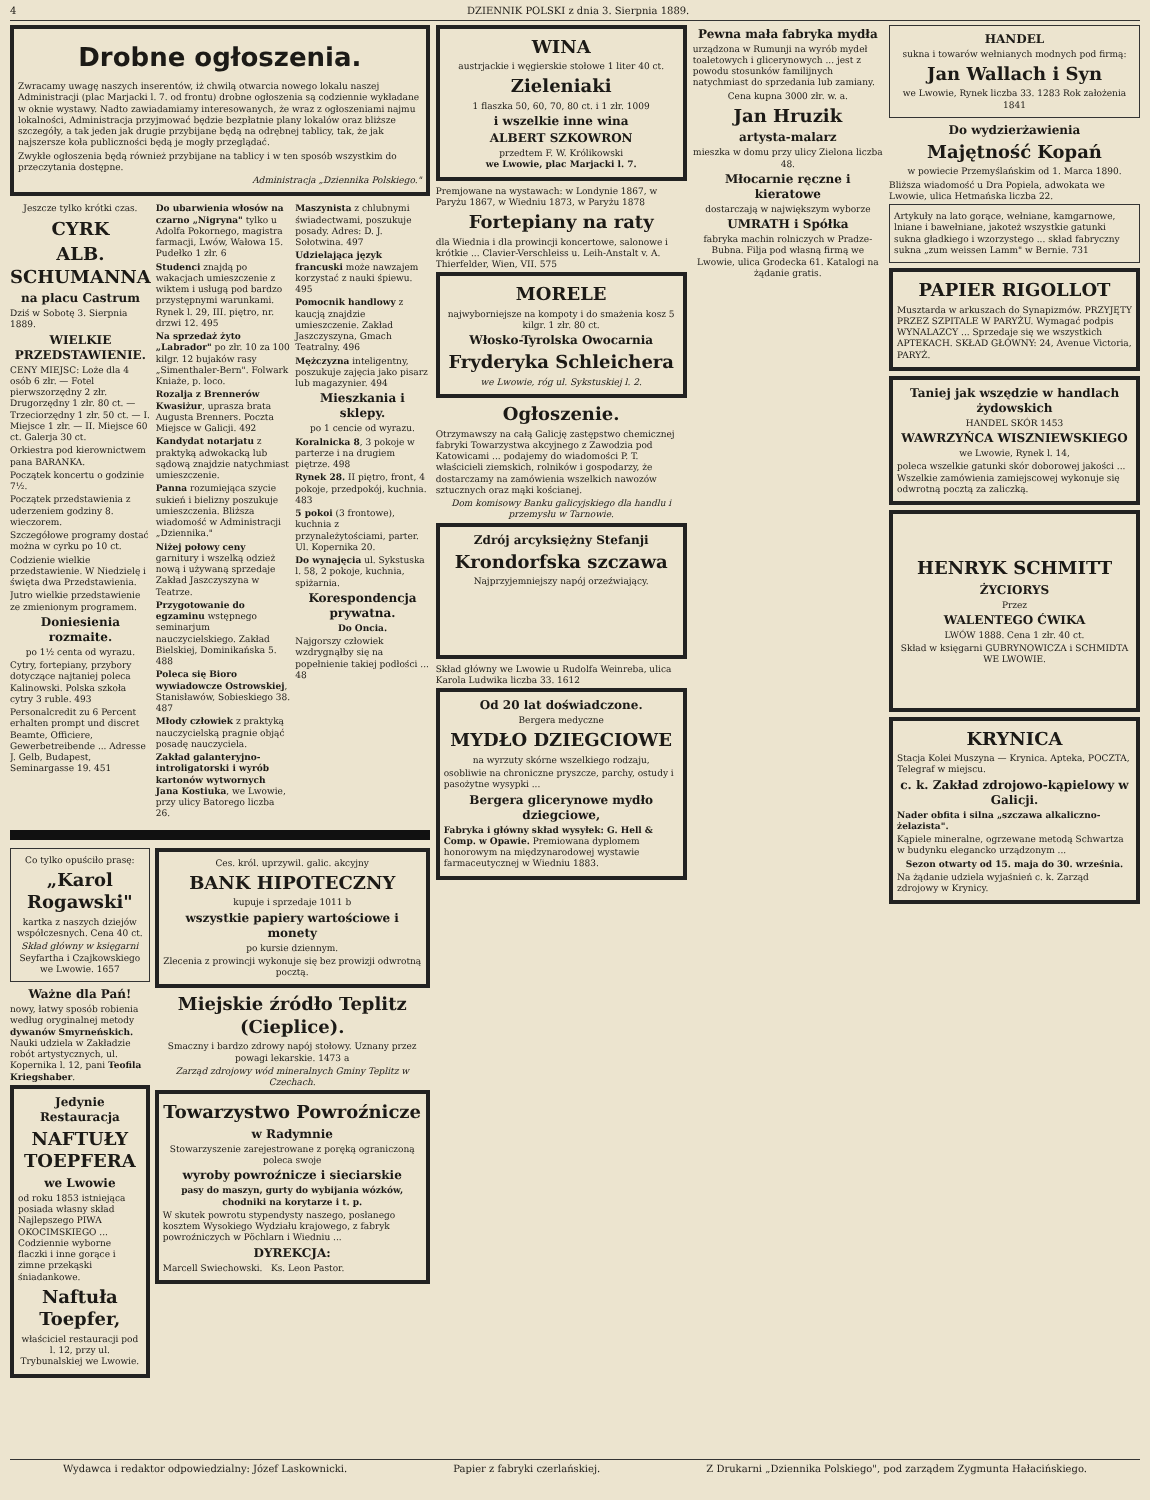4 DZIENNIK POLSKI z dnia 3. Sierpnia 1889.
Drobne ogłoszenia.
Zwracamy uwagę naszych inserentów, iż chwilą otwarcia nowego lokalu naszej Administracji (plac Marjacki l. 7. od frontu) drobne ogłoszenia są codziennie wykładane w oknie wystawy. Nadto zawiadamiamy interesowanych, że wraz z ogłoszeniami najmu lokalności, Administracja przyjmować będzie bezpłatnie plany lokalów oraz bliższe szczegóły, a tak jeden jak drugie przybijane będą na odrębnej tablicy, tak, że jak najszersze koła publiczności będą je mogły przeglądać.
Zwykłe ogłoszenia będą również przybijane na tablicy i w ten sposób wszystkim do przeczytania dostępne.
Administracja „Dziennika Polskiego."
Jeszcze tylko krótki czas.
CYRK
ALB. SCHUMANNA
na placu Castrum
Dziś w Sobotę 3. Sierpnia 1889.
WIELKIE PRZEDSTAWIENIE.
CENY MIEJSC: Loże dla 4 osób 6 złr. — Fotel pierwszorzędny 2 złr. Drugorzędny 1 złr. 80 ct. — Trzeciorzędny 1 złr. 50 ct. — I. Miejsce 1 złr. — II. Miejsce 60 ct. Galerja 30 ct.
Orkiestra pod kierownictwem pana BARANKA.
Początek koncertu o godzinie 7½.
Początek przedstawienia z uderzeniem godziny 8. wieczorem.
Szczegółowe programy dostać można w cyrku po 10 ct.
Codzienie wielkie przedstawienie. W Niedzielę i święta dwa Przedstawienia.
Jutro wielkie przedstawienie ze zmienionym programem.
Doniesienia rozmaite.
po 1½ centa od wyrazu.
Cytry, fortepiany, przybory dotyczące najtaniej poleca Kalinowski. Polska szkoła cytry 3 ruble. 493
Personalcredit zu 6 Percent erhalten prompt und discret Beamte, Officiere, Gewerbetreibende ... Adresse J. Gelb, Budapest, Seminargasse 19. 451
Do ubarwienia włosów na czarno „Nigryna" tylko u Adolfa Pokornego, magistra farmacji, Lwów, Wałowa 15. Pudełko 1 złr. 6
Studenci znajdą po wakacjach umieszczenie z wiktem i usługą pod bardzo przystępnymi warunkami. Rynek l. 29, III. piętro, nr. drzwi 12. 495
Na sprzedaż żyto „Labrador" po złr. 10 za 100 kilgr. 12 bujaków rasy „Simenthaler-Bern". Folwark Kniaże, p. loco.
Rozalja z Brennerów Kwasiżur, uprasza brata Augusta Brenners. Poczta Miejsce w Galicji. 492
Kandydat notarjatu z praktyką adwokacką lub sądową znajdzie natychmiast umieszczenie.
Panna rozumiejąca szycie sukień i bielizny poszukuje umieszczenia. Bliższa wiadomość w Administracji „Dziennika."
Niżej połowy ceny garnitury i wszelką odzież nową i używaną sprzedaje Zakład Jaszczyszyna w Teatrze.
Przygotowanie do egzaminu wstępnego seminarjum nauczycielskiego. Zakład Bielskiej, Dominikańska 5. 488
Poleca się Bioro wywiadowcze Ostrowskiej, Stanisławów, Sobieskiego 38. 487
Młody człowiek z praktyką nauczycielską pragnie objąć posadę nauczyciela.
Zakład galanteryjno-introligatorski i wyrób kartonów wytwornych Jana Kostiuka, we Lwowie, przy ulicy Batorego liczba 26.
Maszynista z chlubnymi świadectwami, poszukuje posady. Adres: D. J. Sołotwina. 497
Udzielająca język francuski może nawzajem korzystać z nauki śpiewu. 495
Pomocnik handlowy z kaucją znajdzie umieszczenie. Zakład Jaszczyszyna, Gmach Teatralny. 496
Mężczyzna inteligentny, poszukuje zajęcia jako pisarz lub magazynier. 494
Mieszkania i sklepy.
po 1 cencie od wyrazu.
Koralnicka 8, 3 pokoje w parterze i na drugiem piętrze. 498
Rynek 28. II piętro, front, 4 pokoje, przedpokój, kuchnia. 483
5 pokoi (3 frontowe), kuchnia z przynależytościami, parter. Ul. Kopernika 20.
Do wynajęcia ul. Sykstuska l. 58, 2 pokoje, kuchnia, spiżarnia.
Korespondencja prywatna.
Do Oncia.
Najgorszy człowiek wzdrygnąłby się na popełnienie takiej podłości ... 48
Co tylko opuściło prasę:
„Karol Rogawski"
kartka z naszych dziejów współczesnych. Cena 40 ct.
Skład główny w księgarni Seyfartha i Czajkowskiego we Lwowie. 1657
Ważne dla Pań!
nowy, łatwy sposób robienia według oryginalnej metody dywanów Smyrneńskich. Nauki udziela w Zakładzie robót artystycznych, ul. Kopernika l. 12, pani Teofila Kriegshaber.
Jedynie Restauracja
NAFTUŁY TOEPFERA
we Lwowie
od roku 1853 istniejąca posiada własny skład Najlepszego PIWA OKOCIMSKIEGO ... Codziennie wyborne flaczki i inne gorące i zimne przekąski śniadankowe.
Naftuła Toepfer,
właściciel restauracji pod l. 12, przy ul. Trybunalskiej we Lwowie.
Ces. król. uprzywil. galic. akcyjny
BANK HIPOTECZNY
kupuje i sprzedaje 1011 b
wszystkie papiery wartościowe i monety
po kursie dziennym.
Zlecenia z prowincji wykonuje się bez prowizji odwrotną pocztą.
Miejskie źródło Teplitz (Cieplice).
Smaczny i bardzo zdrowy napój stołowy. Uznany przez powagi lekarskie. 1473 a
Zarząd zdrojowy wód mineralnych Gminy Teplitz w Czechach.
Towarzystwo Powroźnicze
w Radymnie
Stowarzyszenie zarejestrowane z poręką ograniczoną poleca swoje
wyroby powroźnicze i sieciarskie
pasy do maszyn, gurty do wybijania wózków, chodniki na korytarze i t. p.
W skutek powrotu stypendysty naszego, posłanego kosztem Wysokiego Wydziału krajowego, z fabryk powroźniczych w Pöchlarn i Wiedniu ...
DYREKCJA:
Marcell Swiechowski. Ks. Leon Pastor.
WINA
austrjackie i węgierskie stołowe 1 liter 40 ct.
Zieleniaki
1 flaszka 50, 60, 70, 80 ct. i 1 złr. 1009
i wszelkie inne wina
ALBERT SZKOWRON
przedtem F. W. Królikowski
we Lwowie, plac Marjacki l. 7.
Premjowane na wystawach: w Londynie 1867, w Paryżu 1867, w Wiedniu 1873, w Paryżu 1878
Fortepiany na raty
dla Wiednia i dla prowincji koncertowe, salonowe i krótkie ... Clavier-Verschleiss u. Leih-Anstalt v. A. Thierfelder, Wien, VII. 575
MORELE
najwyborniejsze na kompoty i do smażenia kosz 5 kilgr. 1 złr. 80 ct.
Włosko-Tyrolska Owocarnia
Fryderyka Schleichera
we Lwowie, róg ul. Sykstuskiej l. 2.
Ogłoszenie.
Otrzymawszy na całą Galicję zastępstwo chemicznej fabryki Towarzystwa akcyjnego z Zawodzia pod Katowicami ... podajemy do wiadomości P. T. właścicieli ziemskich, rolników i gospodarzy, że dostarczamy na zamówienia wszelkich nawozów sztucznych oraz mąki kościanej.
Dom komisowy Banku galicyjskiego dla handlu i przemysłu w Tarnowie.
Zdrój arcyksiężny Stefanji
Krondorfska szczawa
Najprzyjemniejszy napój orzeźwiający.
Skład główny we Lwowie u Rudolfa Weinreba, ulica Karola Ludwika liczba 33. 1612
Od 20 lat doświadczone.
Bergera medyczne
MYDŁO DZIEGCIOWE
na wyrzuty skórne wszelkiego rodzaju,
osobliwie na chroniczne pryszcze, parchy, ostudy i pasożytne wysypki ...
Bergera glicerynowe mydło dziegciowe,
Fabryka i główny skład wysyłek: G. Hell & Comp. w Opawie. Premiowana dyplomem honorowym na międzynarodowej wystawie farmaceutycznej w Wiedniu 1883.
Pewna mała fabryka mydła
urządzona w Rumunji na wyrób mydeł toaletowych i glicerynowych ... jest z powodu stosunków familijnych natychmiast do sprzedania lub zamiany.
Cena kupna 3000 złr. w. a.
Jan Hruzik
artysta-malarz
mieszka w domu przy ulicy Zielona liczba 48.
Młocarnie ręczne i kieratowe
dostarczają w największym wyborze
UMRATH i Spółka
fabryka machin rolniczych w Pradze-Bubna. Filja pod własną firmą we Lwowie, ulica Grodecka 61. Katalogi na żądanie gratis.
HANDEL
sukna i towarów wełnianych modnych pod firmą:
Jan Wallach i Syn
we Lwowie, Rynek liczba 33. 1283 Rok założenia 1841
Do wydzierżawienia
Majętność Kopań
w powiecie Przemyślańskim od 1. Marca 1890.
Bliższa wiadomość u Dra Popiela, adwokata we Lwowie, ulica Hetmańska liczba 22.
Artykuły na lato gorące, wełniane, kamgarnowe, lniane i bawełniane, jakoteż wszystkie gatunki sukna gładkiego i wzorzystego ... skład fabryczny sukna „zum weissen Lamm" w Bernie. 731
PAPIER RIGOLLOT
Musztarda w arkuszach do Synapizmów. PRZYJĘTY PRZEZ SZPITALE W PARYŻU. Wymagać podpis WYNALAZCY ... Sprzedaje się we wszystkich APTEKACH. SKŁAD GŁÓWNY: 24, Avenue Victoria, PARYŻ.
Taniej jak wszędzie w handlach żydowskich
HANDEL SKÓR 1453
WAWRZYŃCA WISZNIEWSKIEGO
we Lwowie, Rynek l. 14,
poleca wszelkie gatunki skór doborowej jakości ... Wszelkie zamówienia zamiejscowej wykonuje się odwrotną pocztą za zaliczką.
HENRYK SCHMITT
ŻYCIORYS
Przez
WALENTEGO ĆWIKA
LWÓW 1888. Cena 1 złr. 40 ct.
Skład w księgarni GUBRYNOWICZA i SCHMIDTA WE LWOWIE.
KRYNICA
Stacja Kolei Muszyna — Krynica. Apteka, POCZTA, Telegraf w miejscu.
c. k. Zakład zdrojowo-kąpielowy w Galicji.
Nader obfita i silna „szczawa alkaliczno-żelazista".
Kąpiele mineralne, ogrzewane metodą Schwartza w budynku elegancko urządzonym ...
Sezon otwarty od 15. maja do 30. września.
Na żądanie udziela wyjaśnień c. k. Zarząd zdrojowy w Krynicy.
Wydawca i redaktor odpowiedzialny: Józef Laskownicki. Papier z fabryki czerlańskiej. Z Drukarni „Dziennika Polskiego", pod zarządem Zygmunta Hałacińskiego.